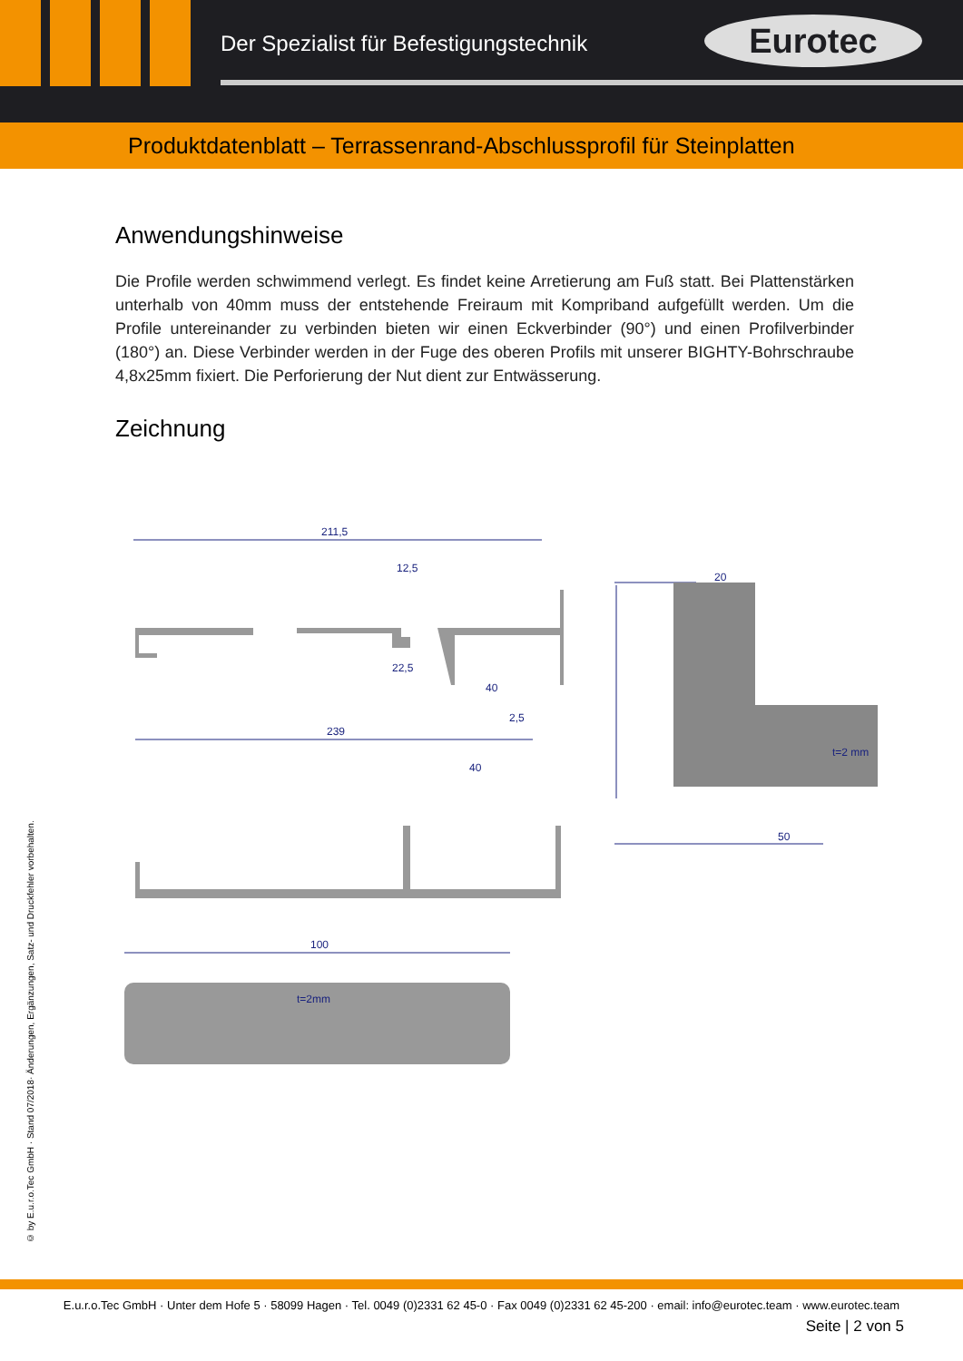Der Spezialist für Befestigungstechnik
Eurotec
Produktdatenblatt – Terrassenrand-Abschlussprofil für Steinplatten
Anwendungshinweise
Die Profile werden schwimmend verlegt. Es findet keine Arretierung am Fuß statt. Bei Plattenstärken unterhalb von 40mm muss der entstehende Freiraum mit Kompriband aufgefüllt werden. Um die Profile untereinander zu verbinden bieten wir einen Eckverbinder (90°) und einen Profilverbinder (180°) an. Diese Verbinder werden in der Fuge des oberen Profils mit unserer BIGHTY-Bohrschraube 4,8x25mm fixiert. Die Perforierung der Nut dient zur Entwässerung.
Zeichnung
211,5
12,5
22,5
40
2,5
239
40
20
50
100
t=2mm
t=2 mm
© by E.u.r.o.Tec GmbH · Stand 07/2018· Änderungen, Ergänzungen, Satz- und Druckfehler vorbehalten.
E.u.r.o.Tec GmbH · Unter dem Hofe 5 · 58099 Hagen · Tel. 0049 (0)2331 62 45-0 · Fax 0049 (0)2331 62 45-200 · email: info@eurotec.team · www.eurotec.team
Seite | 2 von 5